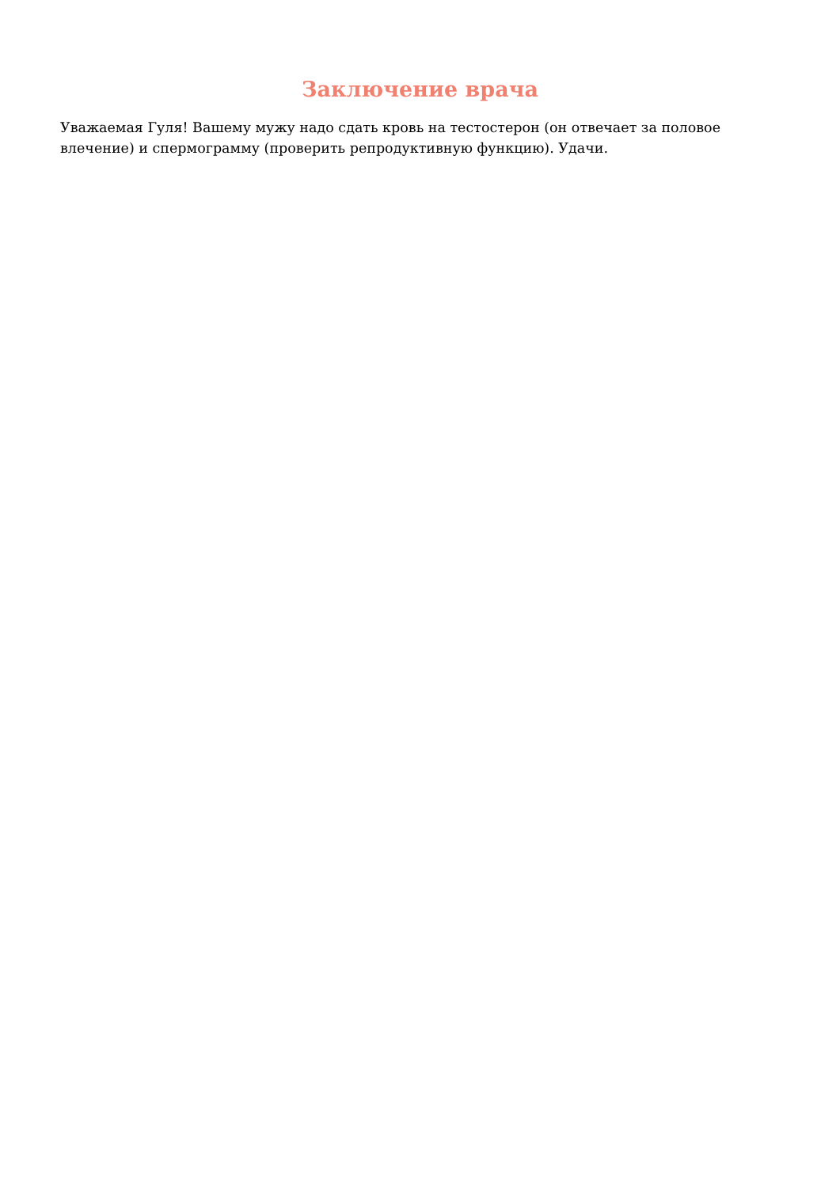Заключение врача
Уважаемая Гуля! Вашему мужу надо сдать кровь на тестостерон (он отвечает за половое влечение) и спермограмму (проверить репродуктивную функцию). Удачи.